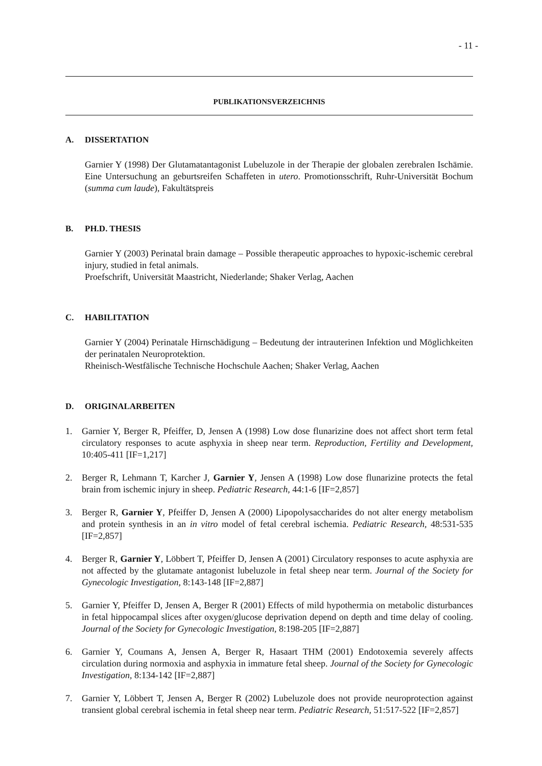- 11 -
PUBLIKATIONSVERZEICHNIS
A. DISSERTATION
Garnier Y (1998) Der Glutamatantagonist Lubeluzole in der Therapie der globalen zerebralen Ischämie. Eine Untersuchung an geburtsreifen Schaffeten in utero. Promotionsschrift, Ruhr-Universität Bochum (summa cum laude), Fakultätspreis
B. PH.D. THESIS
Garnier Y (2003) Perinatal brain damage – Possible therapeutic approaches to hypoxic-ischemic cerebral injury, studied in fetal animals.
Proefschrift, Universität Maastricht, Niederlande; Shaker Verlag, Aachen
C. HABILITATION
Garnier Y (2004) Perinatale Hirnschädigung – Bedeutung der intrauterinen Infektion und Möglichkeiten der perinatalen Neuroprotektion.
Rheinisch-Westfälische Technische Hochschule Aachen; Shaker Verlag, Aachen
D. ORIGINALARBEITEN
1. Garnier Y, Berger R, Pfeiffer, D, Jensen A (1998) Low dose flunarizine does not affect short term fetal circulatory responses to acute asphyxia in sheep near term. Reproduction, Fertility and Development, 10:405-411 [IF=1,217]
2. Berger R, Lehmann T, Karcher J, Garnier Y, Jensen A (1998) Low dose flunarizine protects the fetal brain from ischemic injury in sheep. Pediatric Research, 44:1-6 [IF=2,857]
3. Berger R, Garnier Y, Pfeiffer D, Jensen A (2000) Lipopolysaccharides do not alter energy metabolism and protein synthesis in an in vitro model of fetal cerebral ischemia. Pediatric Research, 48:531-535 [IF=2,857]
4. Berger R, Garnier Y, Löbbert T, Pfeiffer D, Jensen A (2001) Circulatory responses to acute asphyxia are not affected by the glutamate antagonist lubeluzole in fetal sheep near term. Journal of the Society for Gynecologic Investigation, 8:143-148 [IF=2,887]
5. Garnier Y, Pfeiffer D, Jensen A, Berger R (2001) Effects of mild hypothermia on metabolic disturbances in fetal hippocampal slices after oxygen/glucose deprivation depend on depth and time delay of cooling. Journal of the Society for Gynecologic Investigation, 8:198-205 [IF=2,887]
6. Garnier Y, Coumans A, Jensen A, Berger R, Hasaart THM (2001) Endotoxemia severely affects circulation during normoxia and asphyxia in immature fetal sheep. Journal of the Society for Gynecologic Investigation, 8:134-142 [IF=2,887]
7. Garnier Y, Löbbert T, Jensen A, Berger R (2002) Lubeluzole does not provide neuroprotection against transient global cerebral ischemia in fetal sheep near term. Pediatric Research, 51:517-522 [IF=2,857]